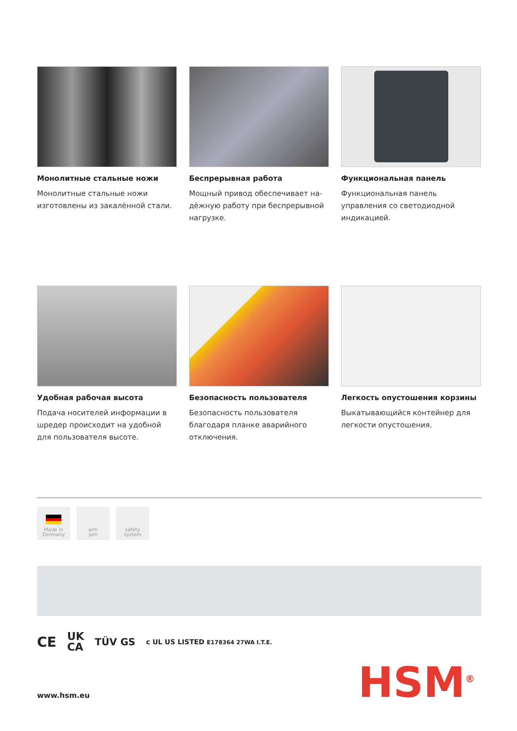Монолитные стальные ножи
Монолитные стальные ножи изготовлены из закалённой стали.
Беспрерывная работа
Мощный привод обеспечивает на­дёжную работу при беспрерывной нагрузке.
Функциональная панель
Функциональная панель управления со светодиодной индикацией.
Удобная рабочая высота
Подача носителей информации в шредер происходит на удобной для пользователя высоте.
Безопасность пользователя
Безопасность пользователя благодаря планке аварийного отключения.
Легкость опустошения корзины
Выкатывающийся контейнер для легкости опустошения.
Made in
Germany
anti
jam
safety
system
CE UK
CA TÜV GS c UL US LISTED E178364 27WA I.T.E.
HSM<sup>®</sup>
www.hsm.eu